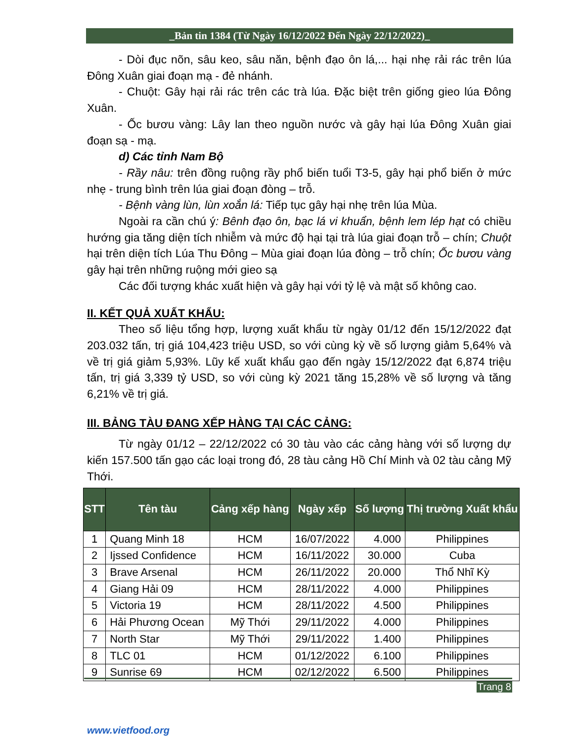_Bản tin 1384 (Từ Ngày 16/12/2022 Đến Ngày 22/12/2022)_
- Dòi đục nõn, sâu keo, sâu năn, bệnh đạo ôn lá,... hại nhẹ rải rác trên lúa Đông Xuân giai đoạn mạ - đẻ nhánh.
- Chuột: Gây hại rải rác trên các trà lúa. Đặc biệt trên giống gieo lúa Đông Xuân.
- Ốc bươu vàng: Lây lan theo nguồn nước và gây hại lúa Đông Xuân giai đoạn sạ - mạ.
d) Các tỉnh Nam Bộ
- Rầy nâu: trên đồng ruộng rầy phổ biến tuổi T3-5, gây hại phổ biến ở mức nhẹ - trung bình trên lúa giai đoạn đòng – trỗ.
- Bệnh vàng lùn, lùn xoắn lá: Tiếp tục gây hại nhẹ trên lúa Mùa.
Ngoài ra cần chú ý: Bênh đạo ôn, bạc lá vi khuẩn, bệnh lem lép hạt có chiều hướng gia tăng diện tích nhiễm và mức độ hại tại trà lúa giai đoạn trỗ – chín; Chuột hại trên diện tích Lúa Thu Đông – Mùa giai đoạn lúa đòng – trỗ chín; Ốc bươu vàng gây hại trên những ruộng mới gieo sạ
Các đối tượng khác xuất hiện và gây hại với tỷ lệ và mật số không cao.
II. KẾT QUẢ XUẤT KHẨU:
Theo số liệu tổng hợp, lượng xuất khẩu từ ngày 01/12 đến 15/12/2022 đạt 203.032 tấn, trị giá 104,423 triệu USD, so với cùng kỳ về số lượng giảm 5,64% và về trị giá giảm 5,93%. Lũy kế xuất khẩu gạo đến ngày 15/12/2022 đạt 6,874 triệu tấn, trị giá 3,339 tỷ USD, so với cùng kỳ 2021 tăng 15,28% về số lượng và tăng 6,21% về trị giá.
III. BẢNG TÀU ĐANG XẾP HÀNG TẠI CÁC CẢNG:
Từ ngày 01/12 – 22/12/2022 có 30 tàu vào các cảng hàng với số lượng dự kiến 157.500 tấn gạo các loại trong đó, 28 tàu cảng Hồ Chí Minh và 02 tàu cảng Mỹ Thới.
| STT | Tên tàu | Cảng xếp hàng | Ngày xếp | Số lượng | Thị trường Xuất khẩu |
| --- | --- | --- | --- | --- | --- |
| 1 | Quang Minh 18 | HCM | 16/07/2022 | 4.000 | Philippines |
| 2 | Ijssed Confidence | HCM | 16/11/2022 | 30.000 | Cuba |
| 3 | Brave Arsenal | HCM | 26/11/2022 | 20.000 | Thổ Nhĩ Kỳ |
| 4 | Giang Hải 09 | HCM | 28/11/2022 | 4.000 | Philippines |
| 5 | Victoria 19 | HCM | 28/11/2022 | 4.500 | Philippines |
| 6 | Hải Phương Ocean | Mỹ Thới | 29/11/2022 | 4.000 | Philippines |
| 7 | North Star | Mỹ Thới | 29/11/2022 | 1.400 | Philippines |
| 8 | TLC 01 | HCM | 01/12/2022 | 6.100 | Philippines |
| 9 | Sunrise 69 | HCM | 02/12/2022 | 6.500 | Philippines |
Trang 8
www.vietfood.org